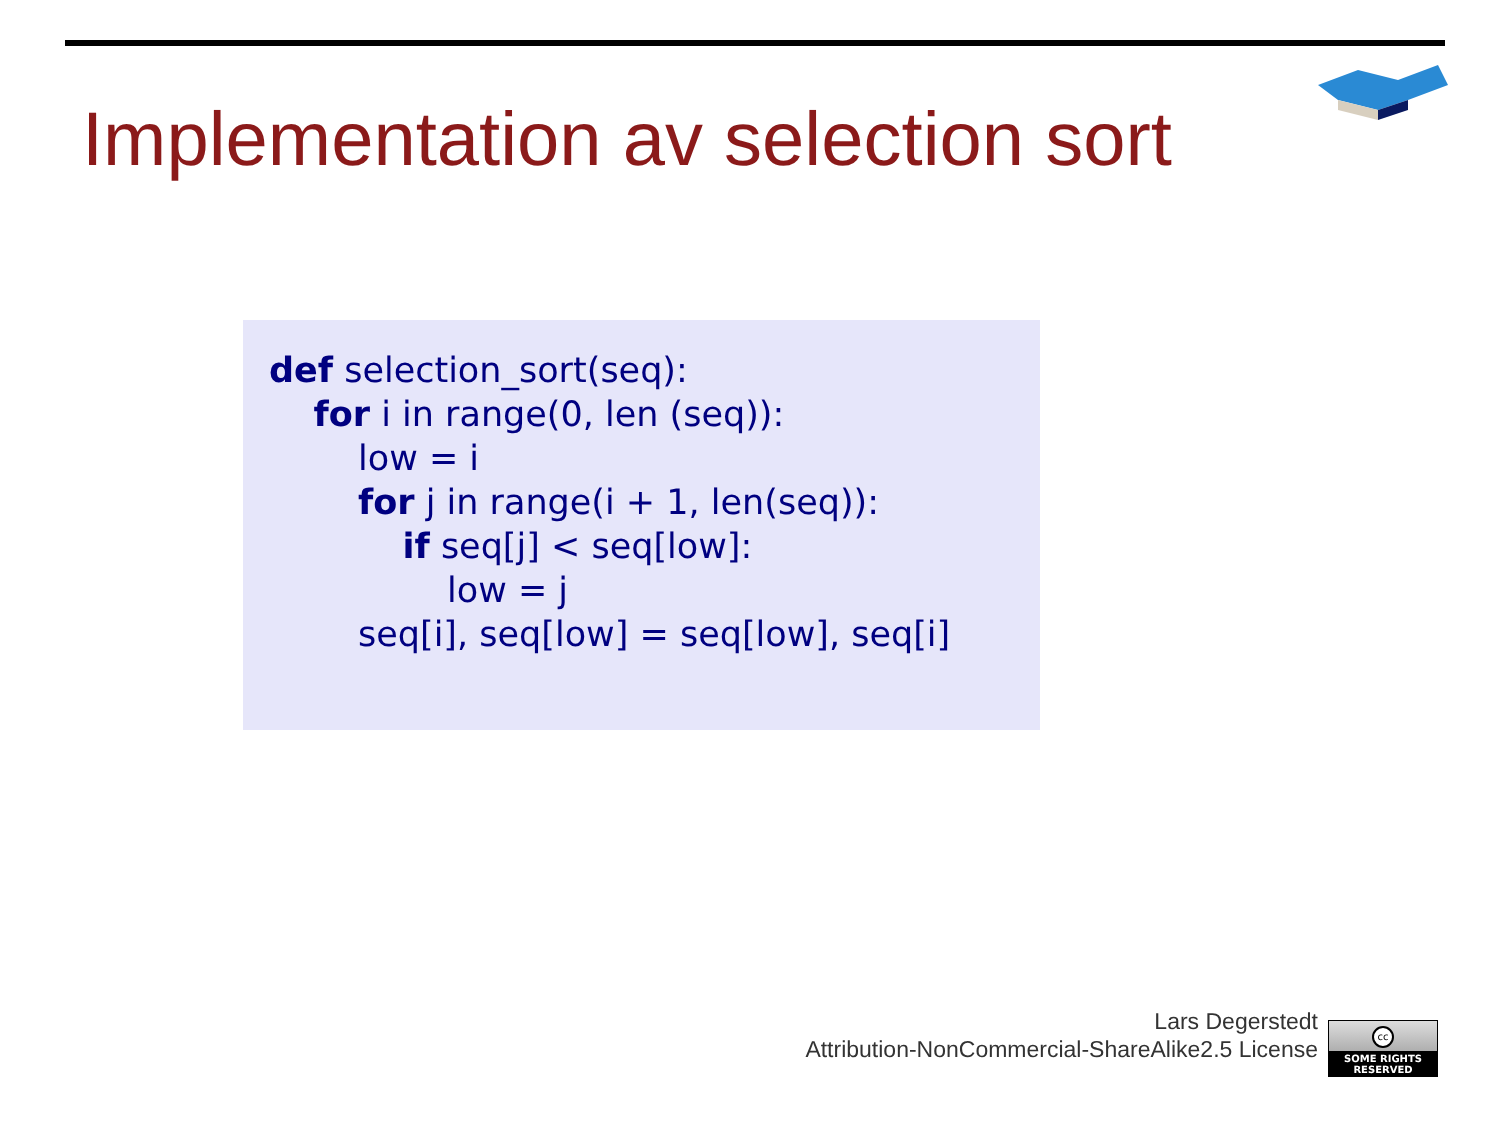Implementation av selection sort
def selection_sort(seq): for i in range(0, len (seq)): low = i for j in range(i + 1, len(seq)): if seq[j] < seq[low]: low = j seq[i], seq[low] = seq[low], seq[i]
Lars Degerstedt
Attribution-NonCommercial-ShareAlike2.5 License
cc
SOME RIGHTS RESERVED